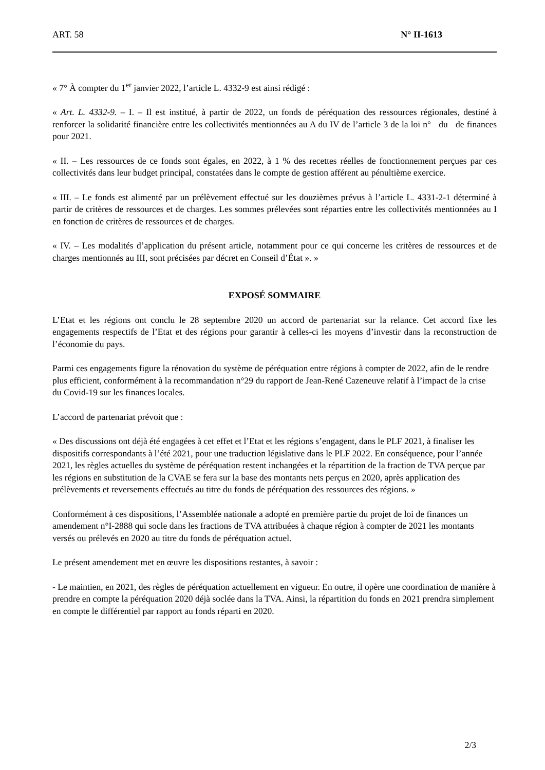ART. 58 N° II-1613
« 7° À compter du 1<sup>er</sup> janvier 2022, l’article L. 4332-9 est ainsi rédigé :
« Art. L. 4332-9. – I. – Il est institué, à partir de 2022, un fonds de péréquation des ressources régionales, destiné à renforcer la solidarité financière entre les collectivités mentionnées au A du IV de l’article 3 de la loi n° du de finances pour 2021.
« II. – Les ressources de ce fonds sont égales, en 2022, à 1 % des recettes réelles de fonctionnement perçues par ces collectivités dans leur budget principal, constatées dans le compte de gestion afférent au pénultième exercice.
« III. – Le fonds est alimenté par un prélèvement effectué sur les douzièmes prévus à l’article L. 4331-2-1 déterminé à partir de critères de ressources et de charges. Les sommes prélevées sont réparties entre les collectivités mentionnées au I en fonction de critères de ressources et de charges.
« IV. – Les modalités d’application du présent article, notamment pour ce qui concerne les critères de ressources et de charges mentionnés au III, sont précisées par décret en Conseil d’État ». »
EXPOSÉ SOMMAIRE
L’Etat et les régions ont conclu le 28 septembre 2020 un accord de partenariat sur la relance. Cet accord fixe les engagements respectifs de l’Etat et des régions pour garantir à celles-ci les moyens d’investir dans la reconstruction de l’économie du pays.
Parmi ces engagements figure la rénovation du système de péréquation entre régions à compter de 2022, afin de le rendre plus efficient, conformément à la recommandation n°29 du rapport de Jean-René Cazeneuve relatif à l’impact de la crise du Covid-19 sur les finances locales.
L’accord de partenariat prévoit que :
« Des discussions ont déjà été engagées à cet effet et l’Etat et les régions s’engagent, dans le PLF 2021, à finaliser les dispositifs correspondants à l’été 2021, pour une traduction législative dans le PLF 2022. En conséquence, pour l’année 2021, les règles actuelles du système de péréquation restent inchangées et la répartition de la fraction de TVA perçue par les régions en substitution de la CVAE se fera sur la base des montants nets perçus en 2020, après application des prélèvements et reversements effectués au titre du fonds de péréquation des ressources des régions. »
Conformément à ces dispositions, l’Assemblée nationale a adopté en première partie du projet de loi de finances un amendement n°I-2888 qui socle dans les fractions de TVA attribuées à chaque région à compter de 2021 les montants versés ou prélevés en 2020 au titre du fonds de péréquation actuel.
Le présent amendement met en œuvre les dispositions restantes, à savoir :
- Le maintien, en 2021, des règles de péréquation actuellement en vigueur. En outre, il opère une coordination de manière à prendre en compte la péréquation 2020 déjà soclée dans la TVA. Ainsi, la répartition du fonds en 2021 prendra simplement en compte le différentiel par rapport au fonds réparti en 2020.
2/3